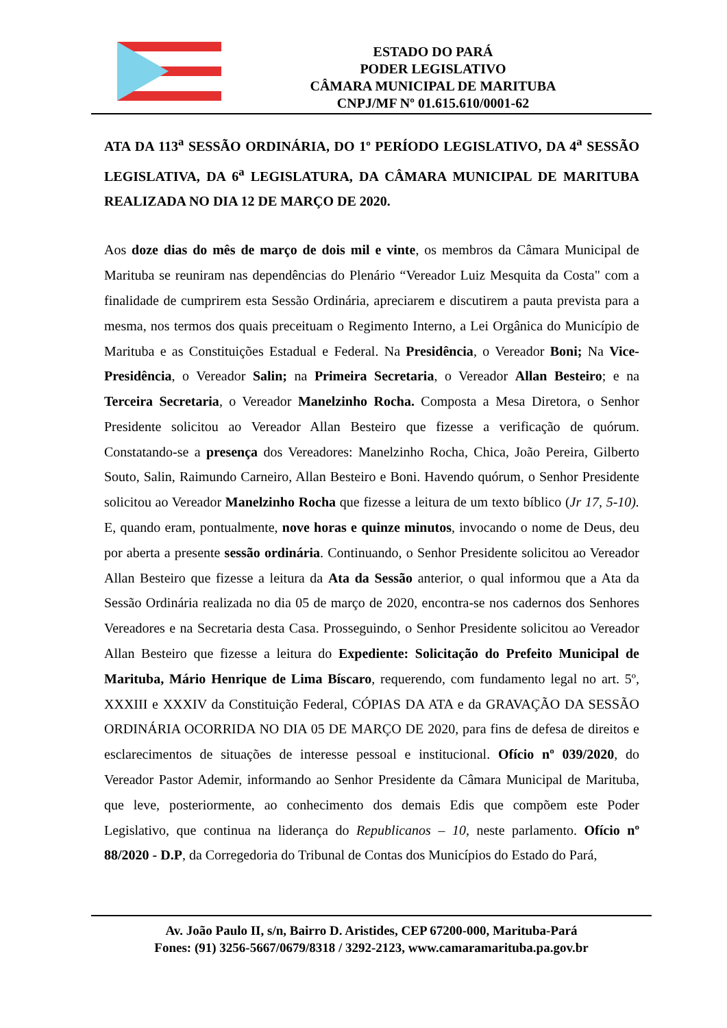ESTADO DO PARÁ
PODER LEGISLATIVO
CÂMARA MUNICIPAL DE MARITUBA
CNPJ/MF Nº 01.615.610/0001-62
ATA DA 113<sup>a</sup> SESSÃO ORDINÁRIA, DO 1º PERÍODO LEGISLATIVO, DA 4<sup>a</sup> SESSÃO LEGISLATIVA, DA 6<sup>a</sup> LEGISLATURA, DA CÂMARA MUNICIPAL DE MARITUBA REALIZADA NO DIA 12 DE MARÇO DE 2020.
Aos doze dias do mês de março de dois mil e vinte, os membros da Câmara Municipal de Marituba se reuniram nas dependências do Plenário “Vereador Luiz Mesquita da Costa" com a finalidade de cumprirem esta Sessão Ordinária, apreciarem e discutirem a pauta prevista para a mesma, nos termos dos quais preceituam o Regimento Interno, a Lei Orgânica do Município de Marituba e as Constituições Estadual e Federal. Na Presidência, o Vereador Boni; Na Vice-Presidência, o Vereador Salin; na Primeira Secretaria, o Vereador Allan Besteiro; e na Terceira Secretaria, o Vereador Manelzinho Rocha. Composta a Mesa Diretora, o Senhor Presidente solicitou ao Vereador Allan Besteiro que fizesse a verificação de quórum. Constatando-se a presença dos Vereadores: Manelzinho Rocha, Chica, João Pereira, Gilberto Souto, Salin, Raimundo Carneiro, Allan Besteiro e Boni. Havendo quórum, o Senhor Presidente solicitou ao Vereador Manelzinho Rocha que fizesse a leitura de um texto bíblico (Jr 17, 5-10). E, quando eram, pontualmente, nove horas e quinze minutos, invocando o nome de Deus, deu por aberta a presente sessão ordinária. Continuando, o Senhor Presidente solicitou ao Vereador Allan Besteiro que fizesse a leitura da Ata da Sessão anterior, o qual informou que a Ata da Sessão Ordinária realizada no dia 05 de março de 2020, encontra-se nos cadernos dos Senhores Vereadores e na Secretaria desta Casa. Prosseguindo, o Senhor Presidente solicitou ao Vereador Allan Besteiro que fizesse a leitura do Expediente: Solicitação do Prefeito Municipal de Marituba, Mário Henrique de Lima Bíscaro, requerendo, com fundamento legal no art. 5º, XXXIII e XXXIV da Constituição Federal, CÓPIAS DA ATA e da GRAVAÇÃO DA SESSÃO ORDINÁRIA OCORRIDA NO DIA 05 DE MARÇO DE 2020, para fins de defesa de direitos e esclarecimentos de situações de interesse pessoal e institucional. Ofício nº 039/2020, do Vereador Pastor Ademir, informando ao Senhor Presidente da Câmara Municipal de Marituba, que leve, posteriormente, ao conhecimento dos demais Edis que compõem este Poder Legislativo, que continua na liderança do Republicanos – 10, neste parlamento. Ofício nº 88/2020 - D.P, da Corregedoria do Tribunal de Contas dos Municípios do Estado do Pará,
Av. João Paulo II, s/n, Bairro D. Aristides, CEP 67200-000, Marituba-Pará
Fones: (91) 3256-5667/0679/8318 / 3292-2123, www.camaramarituba.pa.gov.br